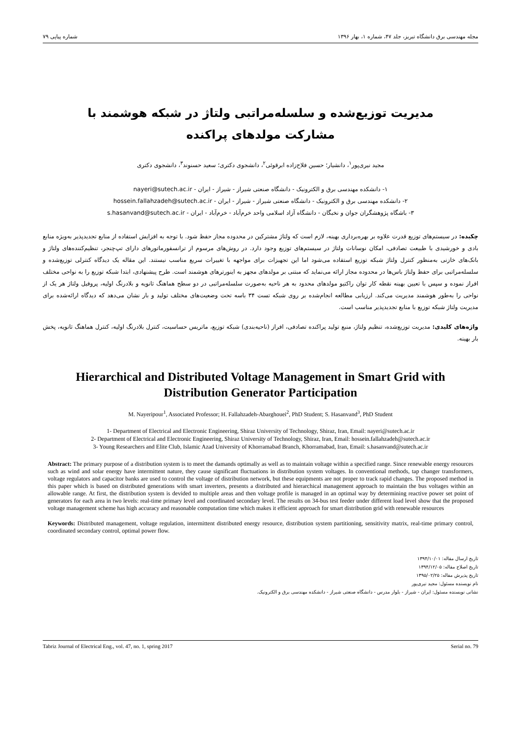مجله مهندسی برق دانشگاه تبریز، جلد ۴۷، شماره ۱، بهار ۱۳۹۶ شماره پیاپی ۷۹
مدیریت توزیع‌شده و سلسله‌مراتبی ولتاژ در شبکه هوشمند با مشارکت مولدهای پراکنده
مجید نیری‌پور<sup>۱</sup>، دانشیار؛ حسین فلاح‌زاده ابرقوئی<sup>۲</sup>، دانشجوی دکتری؛ سعید حسنوند<sup>۳</sup>، دانشجوی دکتری
۱- دانشکده مهندسی برق و الکترونیک - دانشگاه صنعتی شیراز - شیراز - ایران - nayeri@sutech.ac.ir
۲- دانشکده مهندسی برق و الکترونیک - دانشگاه صنعتی شیراز - شیراز - ایران - hossein.fallahzadeh@sutech.ac.ir
۳- باشگاه پژوهشگران جوان و نخبگان - دانشگاه آزاد اسلامی واحد خرم‌آباد - خرم‌آباد - ایران - s.hasanvand@sutech.ac.ir
چکیده: در سیستم‌های توزیع قدرت علاوه بر بهره‌برداری بهینه، لازم است که ولتاژ مشترکین در محدوده مجاز حفظ شود. با توجه به افزایش استفاده از منابع تجدیدپذیر به‌ویژه منابع بادی و خورشیدی با طبیعت تصادفی، امکان نوسانات ولتاژ در سیستم‌های توزیع وجود دارد. در روش‌های مرسوم از ترانسفورماتورهای دارای تپ‌چنجر، تنظیم‌کننده‌های ولتاژ و بانک‌های خازنی به‌منظور کنترل ولتاژ شبکه توزیع استفاده می‌شود اما این تجهیزات برای مواجهه با تغییرات سریع مناسب نیستند. این مقاله یک دیدگاه کنترلی توزیع‌شده و سلسله‌مراتبی برای حفظ ولتاژ باس‌ها در محدوده مجاز ارائه می‌نماید که مبتنی بر مولدهای مجهز به اینورترهای هوشمند است. طرح پیشنهادی، ابتدا شبکه توزیع را به نواحی مختلف افراز نموده و سپس با تعیین بهینه نقطه کار توان راکتیو مولدهای محدود به هر ناحیه به‌صورت سلسله‌مراتبی در دو سطح هماهنگ ثانویه و بلادرنگ اولیه، پروفیل ولتاژ هر یک از نواحی را به‌طور هوشمند مدیریت می‌کند. ارزیابی مطالعه انجام‌شده بر روی شبکه تست ۳۴ باسه تحت وضعیت‌های مختلف تولید و بار نشان می‌دهد که دیدگاه ارائه‌شده برای مدیریت ولتاژ شبکه توزیع با منابع تجدیدپذیر مناسب است.
واژه‌های کلیدی: مدیریت توزیع‌شده، تنظیم ولتاژ، منبع تولید پراکنده تصادفی، افراز (ناحیه‌بندی) شبکه توزیع، ماتریس حساسیت، کنترل بلادرنگ اولیه، کنترل هماهنگ ثانویه، پخش بار بهینه.
Hierarchical and Distributed Voltage Management in Smart Grid with Distribution Generator Participation
M. Nayeripour<sup>1</sup>, Associated Professor; H. Fallahzadeh-Abarghouei<sup>2</sup>, PhD Student; S. Hasanvand<sup>3</sup>, PhD Student
1- Department of Electrical and Electronic Engineering, Shiraz University of Technology, Shiraz, Iran, Email: nayeri@sutech.ac.ir
2- Department of Electrical and Electronic Engineering, Shiraz University of Technology, Shiraz, Iran, Email: hossein.fallahzadeh@sutech.ac.ir
3- Young Researchers and Elite Club, Islamic Azad University of Khorramabad Branch, Khorramabad, Iran, Email: s.hasanvand@sutech.ac.ir
Abstract: The primary purpose of a distribution system is to meet the damands optimally as well as to maintain voltage within a specified range. Since renewable energy resources such as wind and solar energy have intermittent nature, they cause significant fluctuations in distribution system voltages. In conventional methods, tap changer transformers, voltage regulators and capacitor banks are used to control the voltage of distribution network, but these equipments are not proper to track rapid changes. The proposed method in this paper which is based on distributed generations with smart inverters, presents a distributed and hierarchical management approach to maintain the bus voltages within an allowable range. At first, the distribution system is devided to multiple areas and then voltage profile is managed in an optimal way by determining reactive power set point of generators for each area in two levels: real-time primary level and coordinated secondary level. The results on 34-bus test feeder under different load level show that the proposed voltage management scheme has high accuracy and reasonable computation time which makes it efficient approach for smart distribution grid with renewable resources
Keywords: Distributed management, voltage regulation, intermittent distributed energy resource, distribution system partitioning, sensitivity matrix, real-time primary control, coordinated secondary control, optimal power flow.
تاریخ ارسال مقاله: ۱۳۹۴/۱۰/۰۱
تاریخ اصلاح مقاله: ۱۳۹۴/۱۲/۰۵
تاریخ پذیرش مقاله: ۱۳۹۵/۰۲/۲۵
نام نویسنده مسئول: مجید نیری‌پور
نشانی نویسنده مسئول: ایران - شیراز - بلوار مدرس - دانشگاه صنعتی شیراز - دانشکده مهندسی برق و الکترونیک.
Tabriz Journal of Electrical Eng., vol. 47, no. 1, spring 2017 Serial no. 79